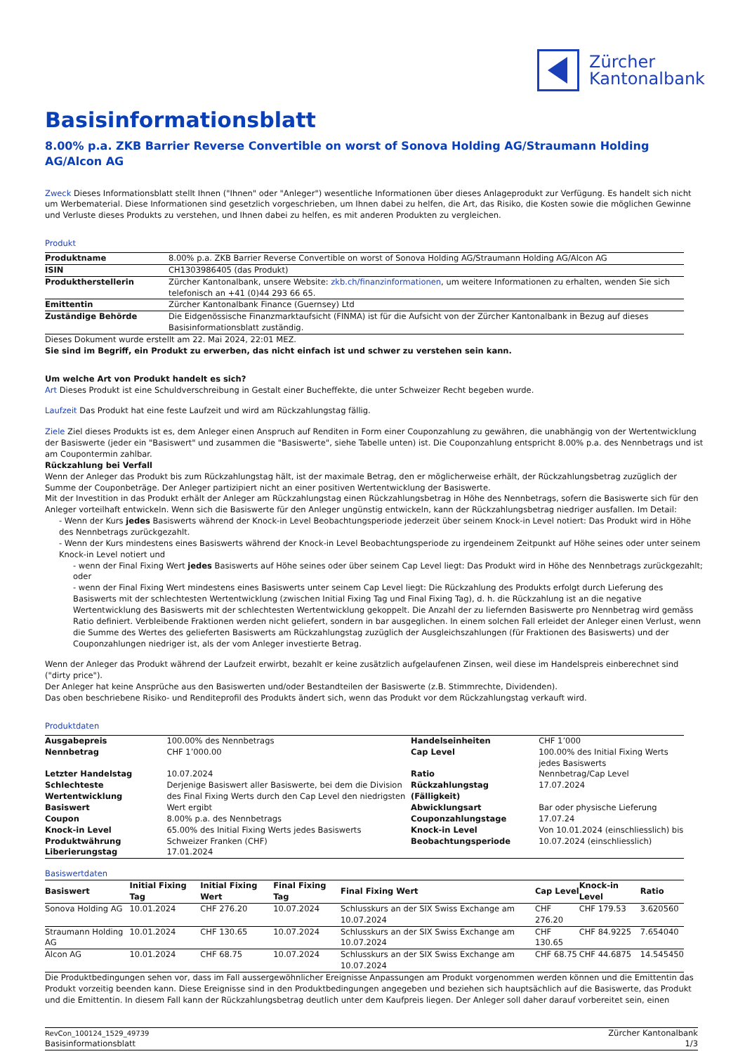Zürcher
Kantonalbank
Basisinformationsblatt
8.00% p.a. ZKB Barrier Reverse Convertible on worst of Sonova Holding AG/Straumann Holding AG/Alcon AG
Zweck Dieses Informationsblatt stellt Ihnen ("Ihnen" oder "Anleger") wesentliche Informationen über dieses Anlageprodukt zur Verfügung. Es handelt sich nicht um Werbematerial. Diese Informationen sind gesetzlich vorgeschrieben, um Ihnen dabei zu helfen, die Art, das Risiko, die Kosten sowie die möglichen Gewinne und Verluste dieses Produkts zu verstehen, und Ihnen dabei zu helfen, es mit anderen Produkten zu vergleichen.
Produkt
| Produktname | 8.00% p.a. ZKB Barrier Reverse Convertible on worst of Sonova Holding AG/Straumann Holding AG/Alcon AG |
| ISIN | CH1303986405 (das Produkt) |
| Produktherstellerin | Zürcher Kantonalbank, unsere Website: zkb.ch/finanzinformationen , um weitere Informationen zu erhalten, wenden Sie sich telefonisch an +41 (0)44 293 66 65. |
| Emittentin | Zürcher Kantonalbank Finance (Guernsey) Ltd |
| Zuständige Behörde | Die Eidgenössische Finanzmarktaufsicht (FINMA) ist für die Aufsicht von der Zürcher Kantonalbank in Bezug auf dieses Basisinformationsblatt zuständig. |
Dieses Dokument wurde erstellt am 22. Mai 2024, 22:01 MEZ.
Sie sind im Begriff, ein Produkt zu erwerben, das nicht einfach ist und schwer zu verstehen sein kann.
Um welche Art von Produkt handelt es sich?
Art Dieses Produkt ist eine Schuldverschreibung in Gestalt einer Bucheffekte, die unter Schweizer Recht begeben wurde.
Laufzeit Das Produkt hat eine feste Laufzeit und wird am Rückzahlungstag fällig.
Ziele Ziel dieses Produkts ist es, dem Anleger einen Anspruch auf Renditen in Form einer Couponzahlung zu gewähren, die unabhängig von der Wertentwicklung der Basiswerte (jeder ein "Basiswert" und zusammen die "Basiswerte", siehe Tabelle unten) ist. Die Couponzahlung entspricht 8.00% p.a. des Nennbetrags und ist am Coupontermin zahlbar.
Rückzahlung bei Verfall
Wenn der Anleger das Produkt bis zum Rückzahlungstag hält, ist der maximale Betrag, den er möglicherweise erhält, der Rückzahlungsbetrag zuzüglich der Summe der Couponbeträge. Der Anleger partizipiert nicht an einer positiven Wertentwicklung der Basiswerte.
Mit der Investition in das Produkt erhält der Anleger am Rückzahlungstag einen Rückzahlungsbetrag in Höhe des Nennbetrags, sofern die Basiswerte sich für den Anleger vorteilhaft entwickeln. Wenn sich die Basiswerte für den Anleger ungünstig entwickeln, kann der Rückzahlungsbetrag niedriger ausfallen. Im Detail:
- Wenn der Kurs jedes Basiswerts während der Knock-in Level Beobachtungsperiode jederzeit über seinem Knock-in Level notiert: Das Produkt wird in Höhe des Nennbetrags zurückgezahlt.
- Wenn der Kurs mindestens eines Basiswerts während der Knock-in Level Beobachtungsperiode zu irgendeinem Zeitpunkt auf Höhe seines oder unter seinem Knock-in Level notiert und
- wenn der Final Fixing Wert jedes Basiswerts auf Höhe seines oder über seinem Cap Level liegt: Das Produkt wird in Höhe des Nennbetrags zurückgezahlt; oder
- wenn der Final Fixing Wert mindestens eines Basiswerts unter seinem Cap Level liegt: Die Rückzahlung des Produkts erfolgt durch Lieferung des Basiswerts mit der schlechtesten Wertentwicklung (zwischen Initial Fixing Tag und Final Fixing Tag), d. h. die Rückzahlung ist an die negative Wertentwicklung des Basiswerts mit der schlechtesten Wertentwicklung gekoppelt. Die Anzahl der zu liefernden Basiswerte pro Nennbetrag wird gemäss Ratio definiert. Verbleibende Fraktionen werden nicht geliefert, sondern in bar ausgeglichen. In einem solchen Fall erleidet der Anleger einen Verlust, wenn die Summe des Wertes des gelieferten Basiswerts am Rückzahlungstag zuzüglich der Ausgleichszahlungen (für Fraktionen des Basiswerts) und der Couponzahlungen niedriger ist, als der vom Anleger investierte Betrag.
Wenn der Anleger das Produkt während der Laufzeit erwirbt, bezahlt er keine zusätzlich aufgelaufenen Zinsen, weil diese im Handelspreis einberechnet sind ("dirty price").
Der Anleger hat keine Ansprüche aus den Basiswerten und/oder Bestandteilen der Basiswerte (z.B. Stimmrechte, Dividenden).
Das oben beschriebene Risiko- und Renditeprofil des Produkts ändert sich, wenn das Produkt vor dem Rückzahlungstag verkauft wird.
Produktdaten
| Ausgabepreis | 100.00% des Nennbetrags | Handelseinheiten | CHF 1’000 |
| Nennbetrag | CHF 1’000.00 | Cap Level | 100.00% des Initial Fixing Werts jedes Basiswerts |
| Letzter Handelstag | 10.07.2024 | Ratio | Nennbetrag/Cap Level |
| Schlechteste Wertentwicklung Basiswert | Derjenige Basiswert aller Basiswerte, bei dem die Division des Final Fixing Werts durch den Cap Level den niedrigsten Wert ergibt | Rückzahlungstag (Fälligkeit) Abwicklungsart | 17.07.2024 Bar oder physische Lieferung |
| Coupon | 8.00% p.a. des Nennbetrags | Couponzahlungstage | 17.07.24 |
| Knock-in Level | 65.00% des Initial Fixing Werts jedes Basiswerts | Knock-in Level Beobachtungsperiode | Von 10.01.2024 (einschliesslich) bis 10.07.2024 (einschliesslich) |
| Produktwährung | Schweizer Franken (CHF) | | |
| Liberierungstag | 17.01.2024 | | |
Basiswertdaten
| Basiswert | Initial Fixing Tag | Initial Fixing Wert | Final Fixing Tag | Final Fixing Wert | Cap Level | Knock-in Level | Ratio |
| --- | --- | --- | --- | --- | --- | --- | --- |
| Sonova Holding AG | 10.01.2024 | CHF 276.20 | 10.07.2024 | Schlusskurs an der SIX Swiss Exchange am 10.07.2024 | CHF 276.20 | CHF 179.53 | 3.620560 |
| Straumann Holding AG | 10.01.2024 | CHF 130.65 | 10.07.2024 | Schlusskurs an der SIX Swiss Exchange am 10.07.2024 | CHF 130.65 | CHF 84.9225 | 7.654040 |
| Alcon AG | 10.01.2024 | CHF 68.75 | 10.07.2024 | Schlusskurs an der SIX Swiss Exchange am 10.07.2024 | CHF 68.75 | CHF 44.6875 | 14.545450 |
Die Produktbedingungen sehen vor, dass im Fall aussergewöhnlicher Ereignisse Anpassungen am Produkt vorgenommen werden können und die Emittentin das Produkt vorzeitig beenden kann. Diese Ereignisse sind in den Produktbedingungen angegeben und beziehen sich hauptsächlich auf die Basiswerte, das Produkt und die Emittentin. In diesem Fall kann der Rückzahlungsbetrag deutlich unter dem Kaufpreis liegen. Der Anleger soll daher darauf vorbereitet sein, einen
RevCon_100124_1529_49739
Basisinformationsblatt
Zürcher Kantonalbank
1/3